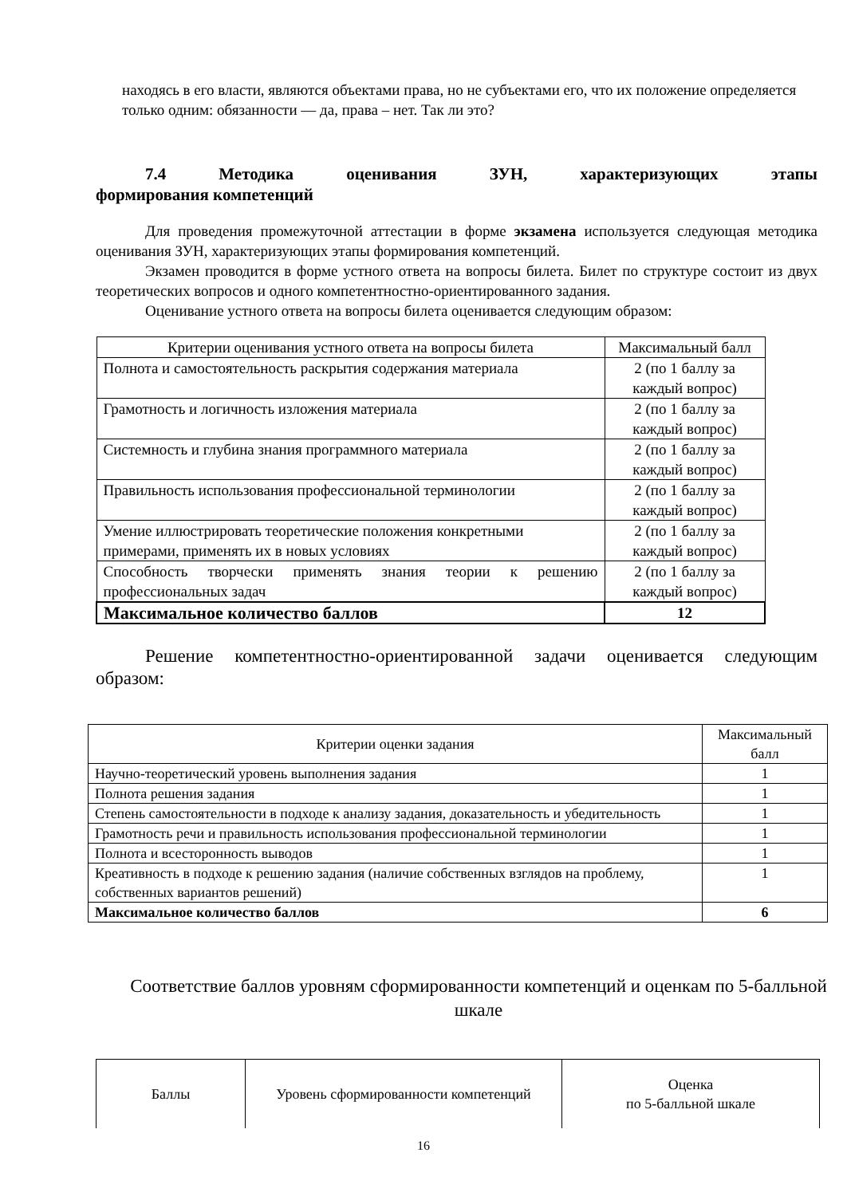находясь в его власти, являются объектами права, но не субъектами его, что их положение определяется только одним: обязанности — да, права – нет. Так ли это?
7.4 Методика оценивания ЗУН, характеризующих этапы
формирования компетенций
Для проведения промежуточной аттестации в форме экзамена используется следующая методика оценивания ЗУН, характеризующих этапы формирования компетенций.
Экзамен проводится в форме устного ответа на вопросы билета. Билет по структуре состоит из двух теоретических вопросов и одного компетентностно-ориентированного задания.
Оценивание устного ответа на вопросы билета оценивается следующим образом:
| Критерии оценивания устного ответа на вопросы билета | Максимальный балл |
| --- | --- |
| Полнота и самостоятельность раскрытия содержания материала | 2 (по 1 баллу за каждый вопрос) |
| Грамотность и логичность изложения материала | 2 (по 1 баллу за каждый вопрос) |
| Системность и глубина знания программного материала | 2 (по 1 баллу за каждый вопрос) |
| Правильность использования профессиональной терминологии | 2 (по 1 баллу за каждый вопрос) |
| Умение иллюстрировать теоретические положения конкретными примерами, применять их в новых условиях | 2 (по 1 баллу за каждый вопрос) |
| Способность творчески применять знания теории к решению профессиональных задач | 2 (по 1 баллу за каждый вопрос) |
| Максимальное количество баллов | 12 |
Решение компетентностно-ориентированной задачи оценивается следующим образом:
| Критерии оценки задания | Максимальный балл |
| Научно-теоретический уровень выполнения задания | 1 |
| Полнота решения задания | 1 |
| Степень самостоятельности в подходе к анализу задания, доказательность и убедительность | 1 |
| Грамотность речи и правильность использования профессиональной терминологии | 1 |
| Полнота и всесторонность выводов | 1 |
| Креативность в подходе к решению задания (наличие собственных взглядов на проблему, собственных вариантов решений) | 1 |
| Максимальное количество баллов | 6 |
Соответствие баллов уровням сформированности компетенций и оценкам по 5-балльной шкале
| Баллы | Уровень сформированности компетенций | Оценка по 5-балльной шкале |
16